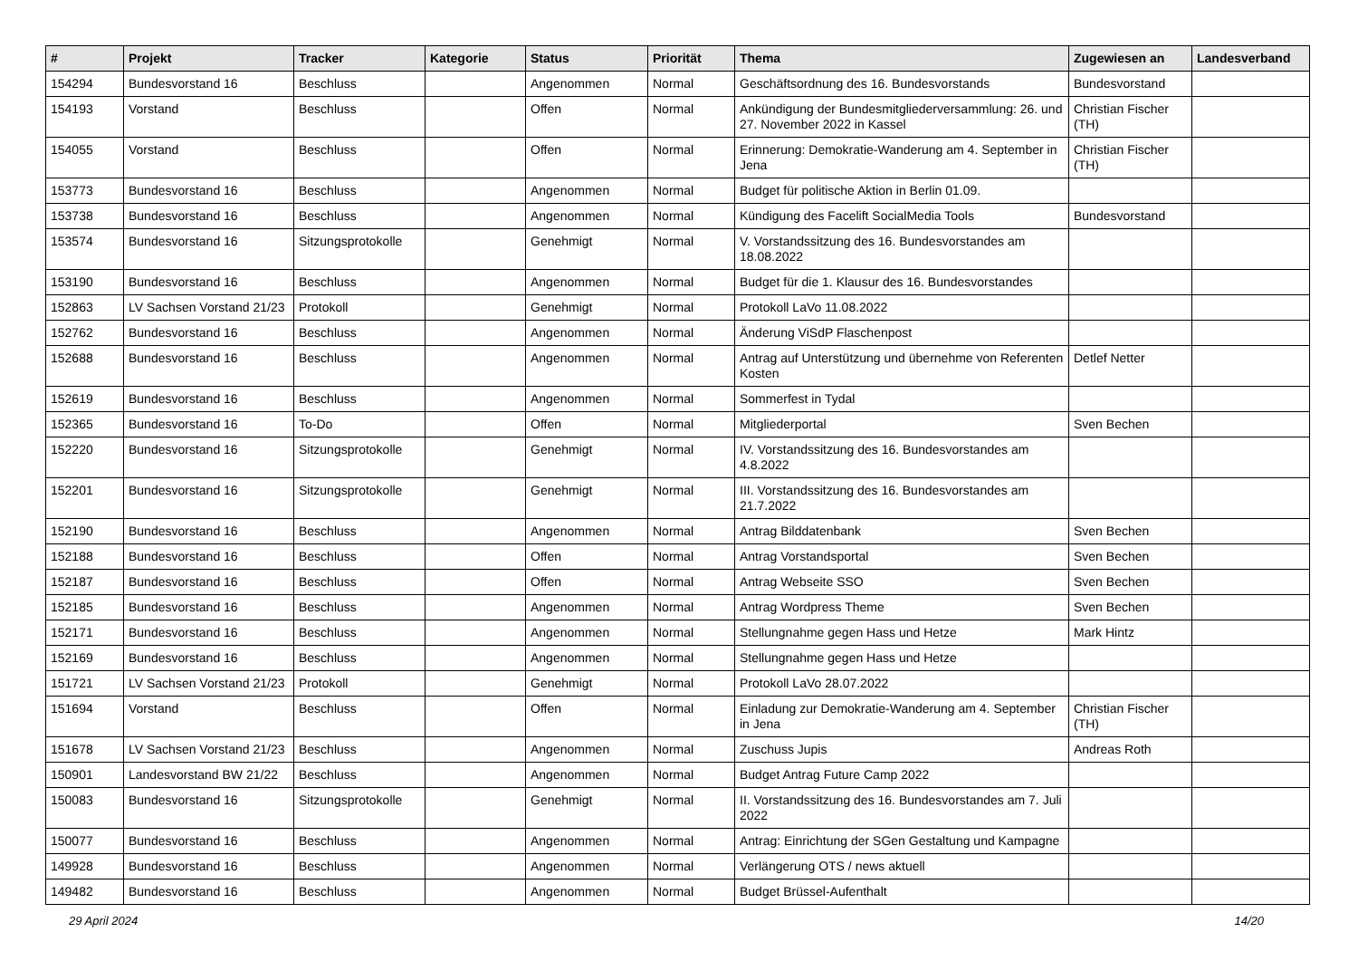| # | Projekt | Tracker | Kategorie | Status | Priorität | Thema | Zugewiesen an | Landesverband |
| --- | --- | --- | --- | --- | --- | --- | --- | --- |
| 154294 | Bundesvorstand 16 | Beschluss | | Angenommen | Normal | Geschäftsordnung des 16. Bundesvorstands | Bundesvorstand | |
| 154193 | Vorstand | Beschluss | | Offen | Normal | Ankündigung der Bundesmitgliederversammlung: 26. und 27. November 2022 in Kassel | Christian Fischer (TH) | |
| 154055 | Vorstand | Beschluss | | Offen | Normal | Erinnerung: Demokratie-Wanderung am 4. September in Jena | Christian Fischer (TH) | |
| 153773 | Bundesvorstand 16 | Beschluss | | Angenommen | Normal | Budget für politische Aktion in Berlin 01.09. | | |
| 153738 | Bundesvorstand 16 | Beschluss | | Angenommen | Normal | Kündigung des Facelift SocialMedia Tools | Bundesvorstand | |
| 153574 | Bundesvorstand 16 | Sitzungsprotokolle | | Genehmigt | Normal | V. Vorstandssitzung des 16. Bundesvorstandes am 18.08.2022 | | |
| 153190 | Bundesvorstand 16 | Beschluss | | Angenommen | Normal | Budget für die 1. Klausur des 16. Bundesvorstandes | | |
| 152863 | LV Sachsen Vorstand 21/23 | Protokoll | | Genehmigt | Normal | Protokoll LaVo 11.08.2022 | | |
| 152762 | Bundesvorstand 16 | Beschluss | | Angenommen | Normal | Änderung ViSdP Flaschenpost | | |
| 152688 | Bundesvorstand 16 | Beschluss | | Angenommen | Normal | Antrag auf Unterstützung und übernehme von Referenten Kosten | Detlef Netter | |
| 152619 | Bundesvorstand 16 | Beschluss | | Angenommen | Normal | Sommerfest in Tydal | | |
| 152365 | Bundesvorstand 16 | To-Do | | Offen | Normal | Mitgliederportal | Sven Bechen | |
| 152220 | Bundesvorstand 16 | Sitzungsprotokolle | | Genehmigt | Normal | IV. Vorstandssitzung des 16. Bundesvorstandes am 4.8.2022 | | |
| 152201 | Bundesvorstand 16 | Sitzungsprotokolle | | Genehmigt | Normal | III. Vorstandssitzung des 16. Bundesvorstandes am 21.7.2022 | | |
| 152190 | Bundesvorstand 16 | Beschluss | | Angenommen | Normal | Antrag Bilddatenbank | Sven Bechen | |
| 152188 | Bundesvorstand 16 | Beschluss | | Offen | Normal | Antrag Vorstandsportal | Sven Bechen | |
| 152187 | Bundesvorstand 16 | Beschluss | | Offen | Normal | Antrag Webseite SSO | Sven Bechen | |
| 152185 | Bundesvorstand 16 | Beschluss | | Angenommen | Normal | Antrag Wordpress Theme | Sven Bechen | |
| 152171 | Bundesvorstand 16 | Beschluss | | Angenommen | Normal | Stellungnahme gegen Hass und Hetze | Mark Hintz | |
| 152169 | Bundesvorstand 16 | Beschluss | | Angenommen | Normal | Stellungnahme gegen Hass und Hetze | | |
| 151721 | LV Sachsen Vorstand 21/23 | Protokoll | | Genehmigt | Normal | Protokoll LaVo 28.07.2022 | | |
| 151694 | Vorstand | Beschluss | | Offen | Normal | Einladung zur Demokratie-Wanderung am 4. September in Jena | Christian Fischer (TH) | |
| 151678 | LV Sachsen Vorstand 21/23 | Beschluss | | Angenommen | Normal | Zuschuss Jupis | Andreas Roth | |
| 150901 | Landesvorstand BW 21/22 | Beschluss | | Angenommen | Normal | Budget Antrag Future Camp 2022 | | |
| 150083 | Bundesvorstand 16 | Sitzungsprotokolle | | Genehmigt | Normal | II. Vorstandssitzung des 16. Bundesvorstandes am 7. Juli 2022 | | |
| 150077 | Bundesvorstand 16 | Beschluss | | Angenommen | Normal | Antrag: Einrichtung der SGen Gestaltung und Kampagne | | |
| 149928 | Bundesvorstand 16 | Beschluss | | Angenommen | Normal | Verlängerung OTS / news aktuell | | |
| 149482 | Bundesvorstand 16 | Beschluss | | Angenommen | Normal | Budget Brüssel-Aufenthalt | | |
29 April 2024 14/20